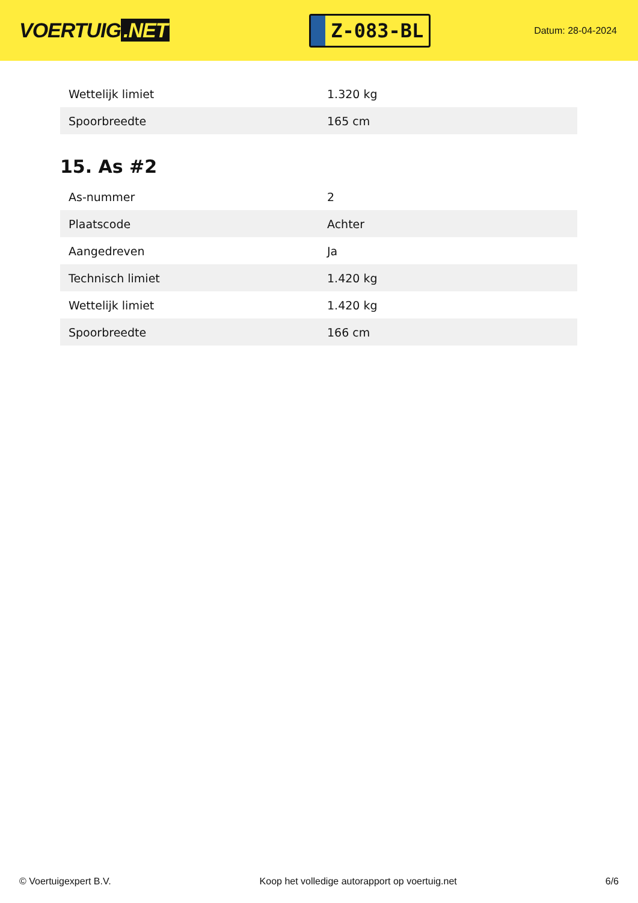VOERTUIG.NET
Z-083-BL
Datum: 28-04-2024
| Wettelijk limiet | 1.320 kg |
| Spoorbreedte | 165 cm |
15. As #2
| As-nummer | 2 |
| Plaatscode | Achter |
| Aangedreven | Ja |
| Technisch limiet | 1.420 kg |
| Wettelijk limiet | 1.420 kg |
| Spoorbreedte | 166 cm |
© Voertuigexpert B.V. Koop het volledige autorapport op voertuig.net 6/6